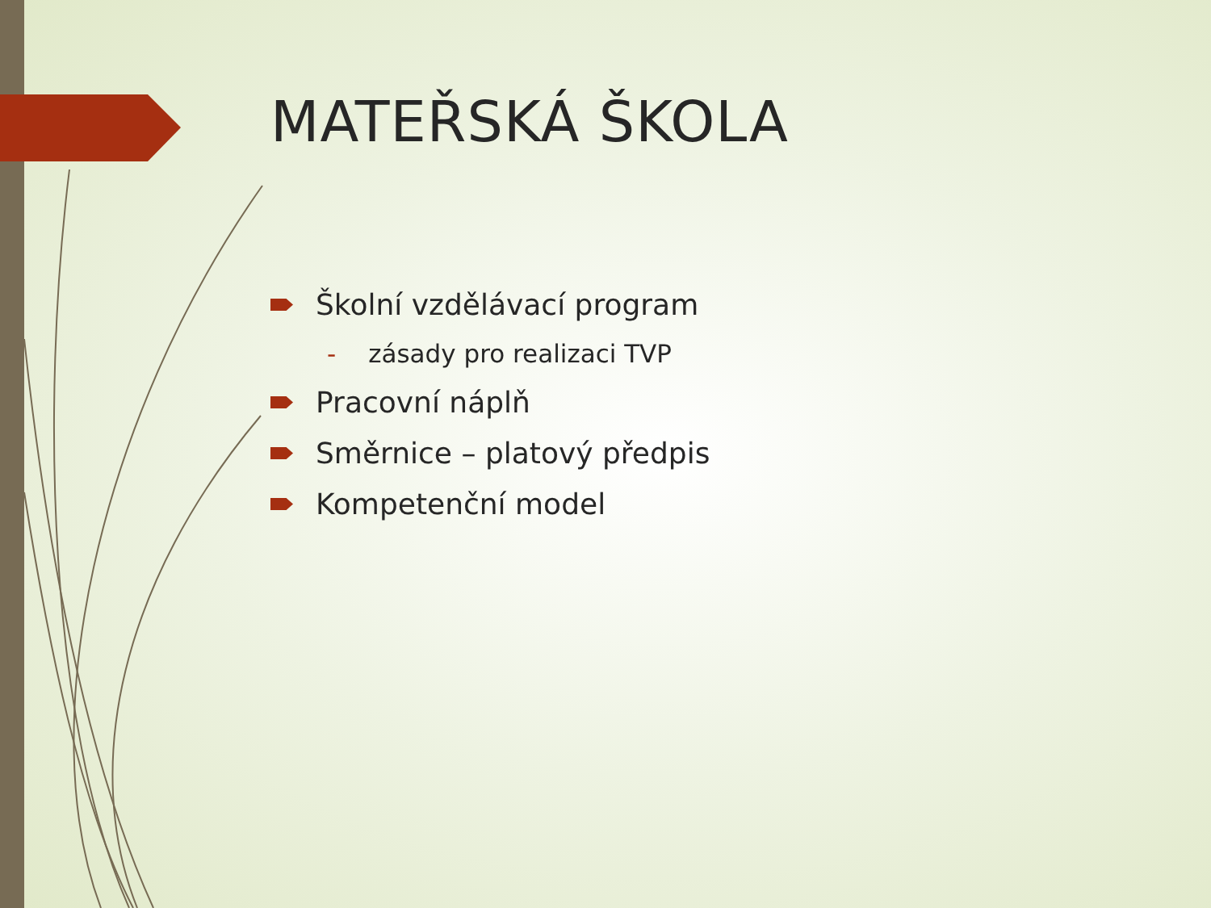MATEŘSKÁ ŠKOLA
Školní vzdělávací program
- zásady pro realizaci TVP
Pracovní náplň
Směrnice – platový předpis
Kompetenční model